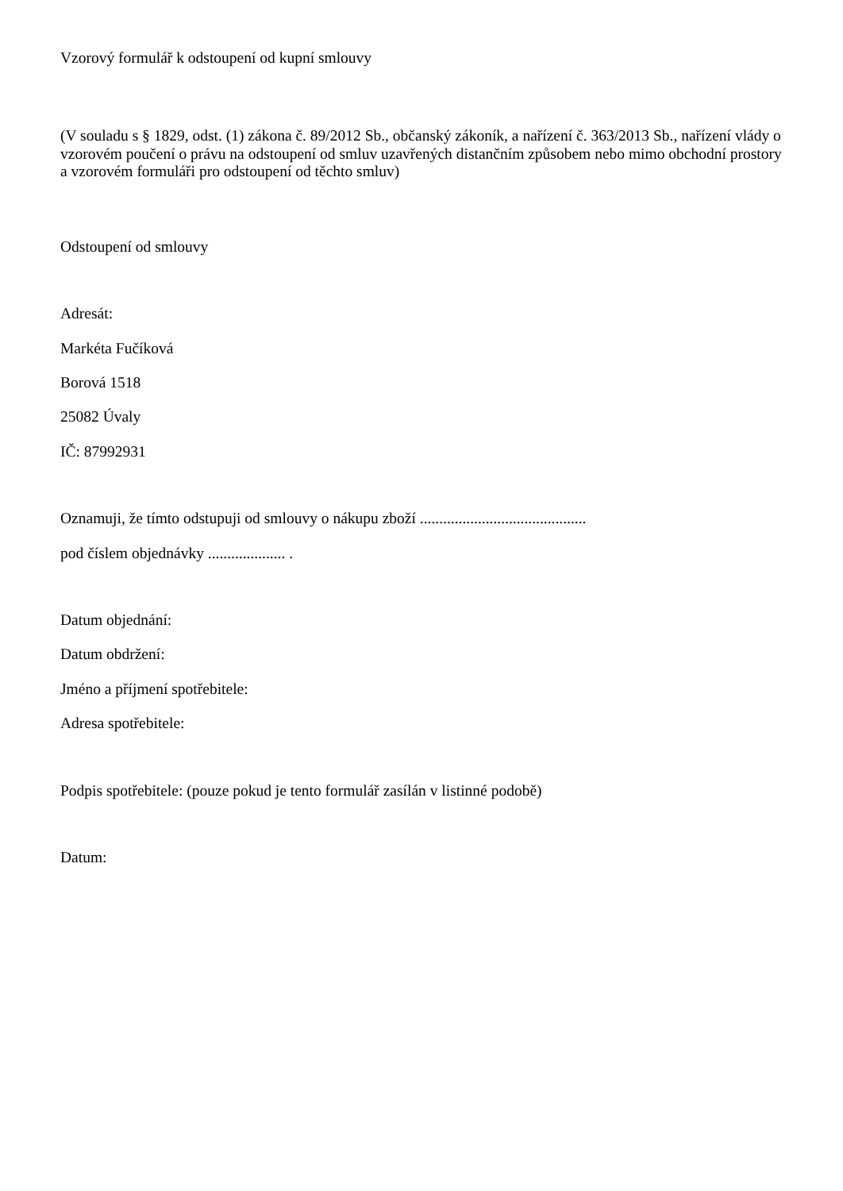Vzorový formulář k odstoupení od kupní smlouvy
(V souladu s § 1829, odst. (1) zákona č. 89/2012 Sb., občanský zákoník, a nařízení č. 363/2013 Sb., nařízení vlády o vzorovém poučení o právu na odstoupení od smluv uzavřených distančním způsobem nebo mimo obchodní prostory a vzorovém formuláři pro odstoupení od těchto smluv)
Odstoupení od smlouvy
Adresát:
Markéta Fučíková
Borová 1518
25082 Úvaly
IČ: 87992931
Oznamuji, že tímto odstupuji od smlouvy o nákupu zboží ...........................................
pod číslem objednávky .................... .
Datum objednání:
Datum obdržení:
Jméno a příjmení spotřebitele:
Adresa spotřebitele:
Podpis spotřebitele: (pouze pokud je tento formulář zasílán v listinné podobě)
Datum: